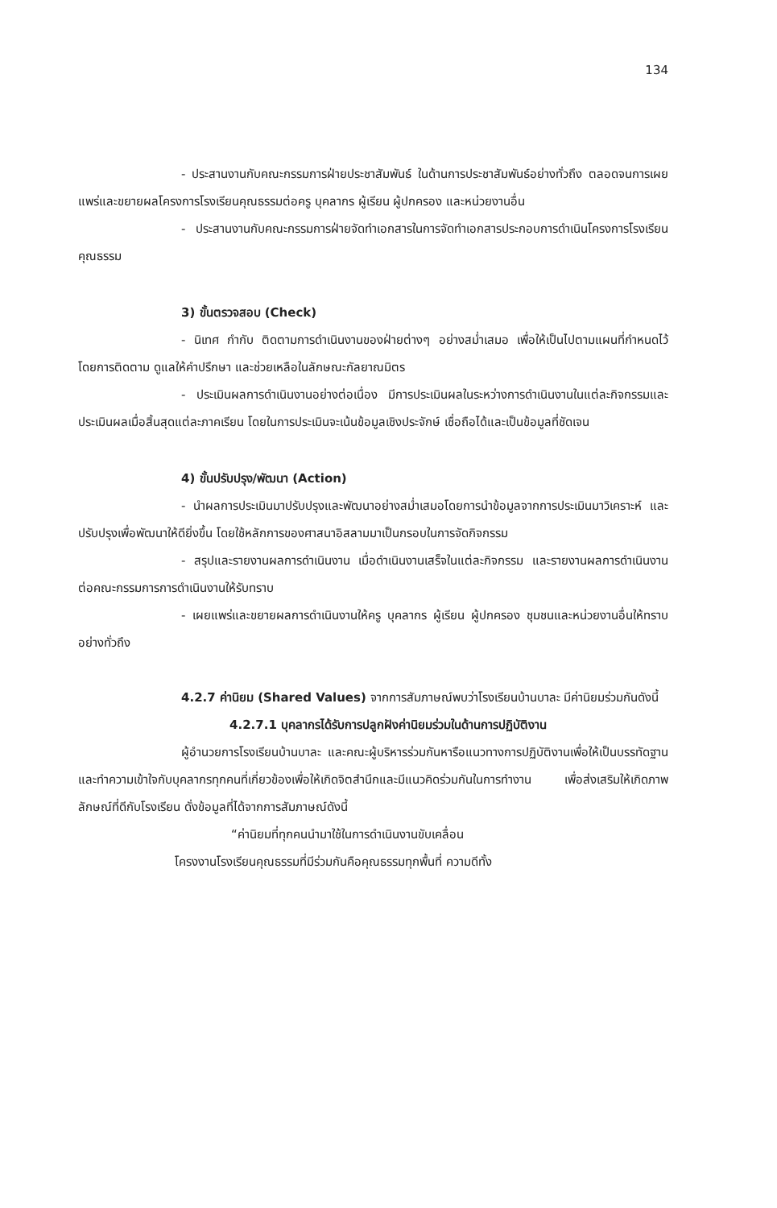134
- ประสานงานกับคณะกรรมการฝ่ายประชาสัมพันธ์ ในด้านการประชาสัมพันธ์อย่างทั่วถึง ตลอดจนการเผยแพร่และขยายผลโครงการโรงเรียนคุณธรรมต่อครู บุคลากร ผู้เรียน ผู้ปกครอง และหน่วยงานอื่น
- ประสานงานกับคณะกรรมการฝ่ายจัดทำเอกสารในการจัดทำเอกสารประกอบการดำเนินโครงการโรงเรียนคุณธรรม
3) ขั้นตรวจสอบ (Check)
- นิเทศ กำกับ ติดตามการดำเนินงานของฝ่ายต่างๆ อย่างสม่ำเสมอ เพื่อให้เป็นไปตามแผนที่กำหนดไว้ โดยการติดตาม ดูแลให้คำปรึกษา และช่วยเหลือในลักษณะกัลยาณมิตร
- ประเมินผลการดำเนินงานอย่างต่อเนื่อง มีการประเมินผลในระหว่างการดำเนินงานในแต่ละกิจกรรมและประเมินผลเมื่อสิ้นสุดแต่ละภาคเรียน โดยในการประเมินจะเน้นข้อมูลเชิงประจักษ์ เชื่อถือได้และเป็นข้อมูลที่ชัดเจน
4) ขั้นปรับปรุง/พัฒนา (Action)
- นำผลการประเมินมาปรับปรุงและพัฒนาอย่างสม่ำเสมอโดยการนำข้อมูลจากการประเมินมาวิเคราะห์ และปรับปรุงเพื่อพัฒนาให้ดียิ่งขึ้น โดยใช้หลักการของศาสนาอิสลามมาเป็นกรอบในการจัดกิจกรรม
- สรุปและรายงานผลการดำเนินงาน เมื่อดำเนินงานเสร็จในแต่ละกิจกรรม และรายงานผลการดำเนินงานต่อคณะกรรมการการดำเนินงานให้รับทราบ
- เผยแพร่และขยายผลการดำเนินงานให้ครู บุคลากร ผู้เรียน ผู้ปกครอง ชุมชนและหน่วยงานอื่นให้ทราบอย่างทั่วถึง
4.2.7 ค่านิยม (Shared Values) จากการสัมภาษณ์พบว่าโรงเรียนบ้านบาละ มีค่านิยมร่วมกันดังนี้
4.2.7.1 บุคลากรได้รับการปลูกฝังค่านิยมร่วมในด้านการปฏิบัติงาน
ผู้อำนวยการโรงเรียนบ้านบาละ และคณะผู้บริหารร่วมกันหารือแนวทางการปฏิบัติงานเพื่อให้เป็นบรรทัดฐาน และทำความเข้าใจกับบุคลากรทุกคนที่เกี่ยวข้องเพื่อให้เกิดจิตสำนึกและมีแนวคิดร่วมกันในการทำงาน เพื่อส่งเสริมให้เกิดภาพลักษณ์ที่ดีกับโรงเรียน ดั่งข้อมูลที่ได้จากการสัมภาษณ์ดังนี้
“ค่านิยมที่ทุกคนนำมาใช้ในการดำเนินงานขับเคลื่อน
โครงงานโรงเรียนคุณธรรมที่มีร่วมกันคือคุณธรรมทุกพื้นที่ ความดีทั้ง